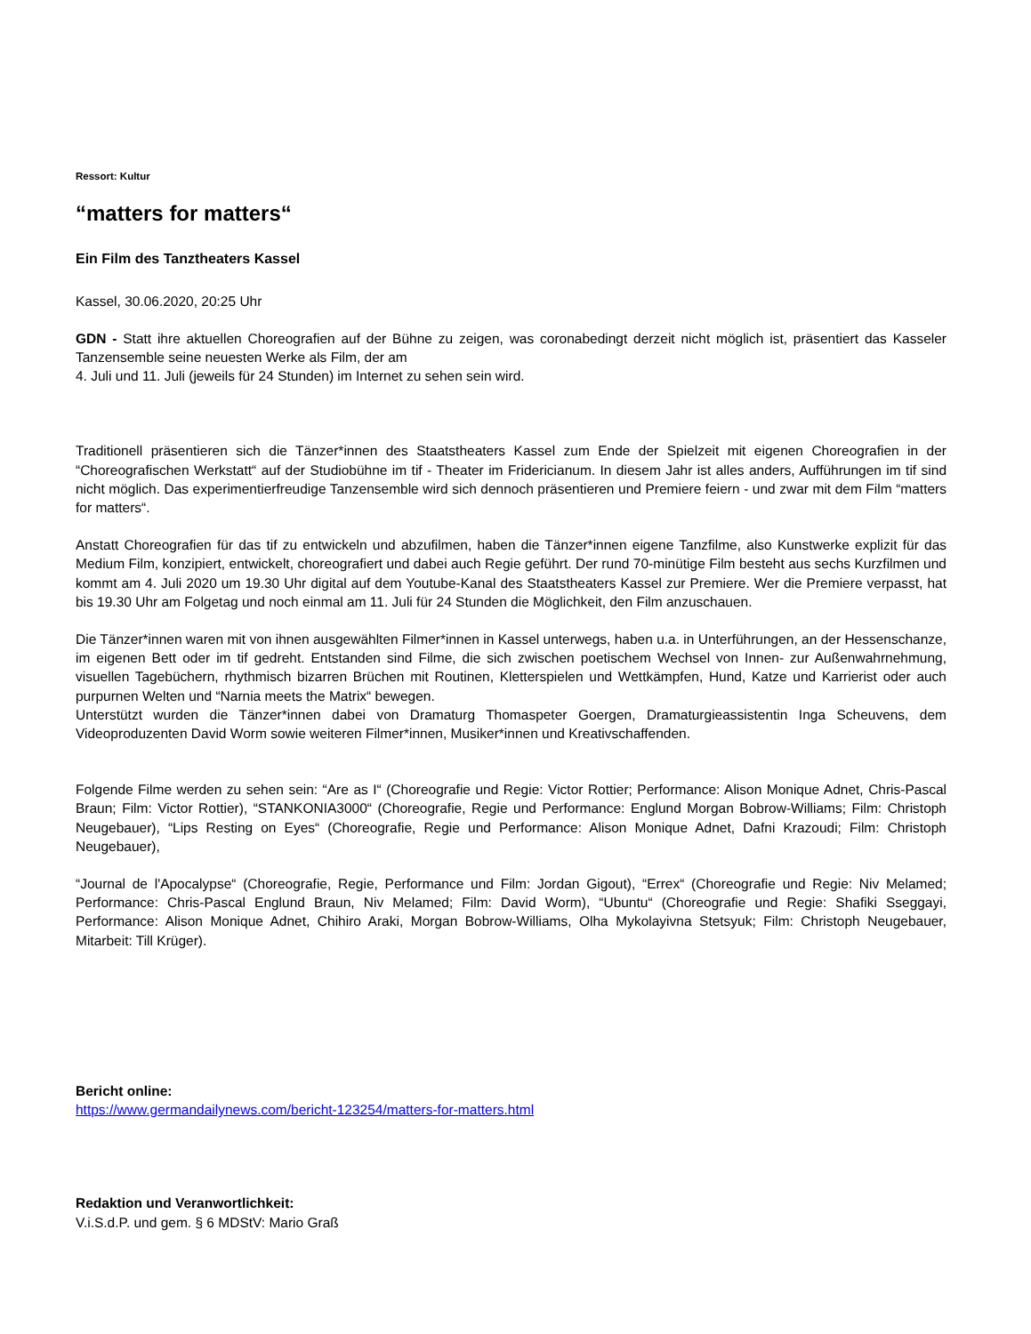Ressort: Kultur
“matters for matters“
Ein Film des Tanztheaters Kassel
Kassel, 30.06.2020, 20:25 Uhr
GDN - Statt ihre aktuellen Choreografien auf der Bühne zu zeigen, was coronabedingt derzeit nicht möglich ist, präsentiert das Kasseler Tanzensemble seine neuesten Werke als Film, der am
4. Juli und 11. Juli (jeweils für 24 Stunden) im Internet zu sehen sein wird.
Traditionell präsentieren sich die Tänzer*innen des Staatstheaters Kassel zum Ende der Spielzeit mit eigenen Choreografien in der “Choreografischen Werkstatt“ auf der Studiobühne im tif - Theater im Fridericianum. In diesem Jahr ist alles anders, Aufführungen im tif sind nicht möglich. Das experimentierfreudige Tanzensemble wird sich dennoch präsentieren und Premiere feiern - und zwar mit dem Film “matters for matters“.
Anstatt Choreografien für das tif zu entwickeln und abzufilmen, haben die Tänzer*innen eigene Tanzfilme, also Kunstwerke explizit für das Medium Film, konzipiert, entwickelt, choreografiert und dabei auch Regie geführt. Der rund 70-minütige Film besteht aus sechs Kurzfilmen und kommt am 4. Juli 2020 um 19.30 Uhr digital auf dem Youtube-Kanal des Staatstheaters Kassel zur Premiere. Wer die Premiere verpasst, hat bis 19.30 Uhr am Folgetag und noch einmal am 11. Juli für 24 Stunden die Möglichkeit, den Film anzuschauen.
Die Tänzer*innen waren mit von ihnen ausgewählten Filmer*innen in Kassel unterwegs, haben u.a. in Unterführungen, an der Hessenschanze, im eigenen Bett oder im tif gedreht. Entstanden sind Filme, die sich zwischen poetischem Wechsel von Innen- zur Außenwahrnehmung, visuellen Tagebüchern, rhythmisch bizarren Brüchen mit Routinen, Kletterspielen und Wettkämpfen, Hund, Katze und Karrierist oder auch purpurnen Welten und “Narnia meets the Matrix“ bewegen.
Unterstützt wurden die Tänzer*innen dabei von Dramaturg Thomaspeter Goergen, Dramaturgieassistentin Inga Scheuvens, dem Videoproduzenten David Worm sowie weiteren Filmer*innen, Musiker*innen und Kreativschaffenden.
Folgende Filme werden zu sehen sein: “Are as I“ (Choreografie und Regie: Victor Rottier; Performance: Alison Monique Adnet, Chris-Pascal Braun; Film: Victor Rottier), “STANKONIA3000“ (Choreografie, Regie und Performance: Englund Morgan Bobrow-Williams; Film: Christoph Neugebauer), “Lips Resting on Eyes“ (Choreografie, Regie und Performance: Alison Monique Adnet, Dafni Krazoudi; Film: Christoph Neugebauer),
“Journal de l'Apocalypse“ (Choreografie, Regie, Performance und Film: Jordan Gigout), “Errex“ (Choreografie und Regie: Niv Melamed; Performance: Chris-Pascal Englund Braun, Niv Melamed; Film: David Worm), “Ubuntu“ (Choreografie und Regie: Shafiki Sseggayi, Performance: Alison Monique Adnet, Chihiro Araki, Morgan Bobrow-Williams, Olha Mykolayivna Stetsyuk; Film: Christoph Neugebauer, Mitarbeit: Till Krüger).
Bericht online:
https://www.germandailynews.com/bericht-123254/matters-for-matters.html
Redaktion und Veranwortlichkeit:
V.i.S.d.P. und gem. § 6 MDStV: Mario Graß